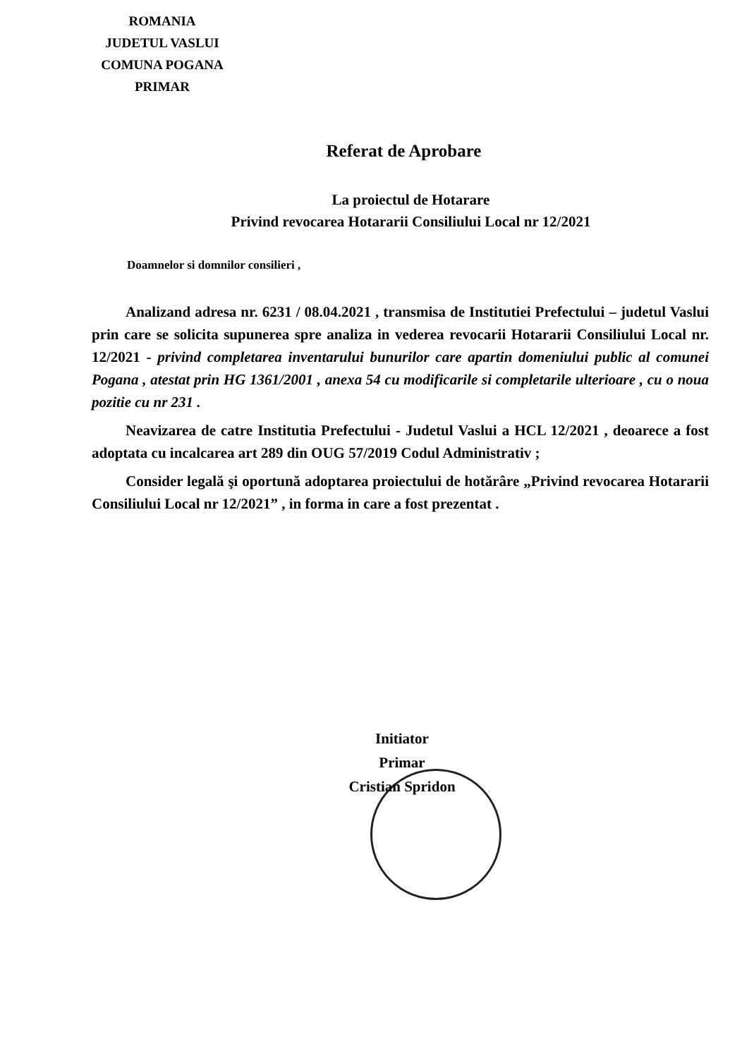ROMANIA
JUDETUL VASLUI
COMUNA POGANA
PRIMAR
Referat de Aprobare
La proiectul de Hotarare
Privind revocarea Hotararii Consiliului Local nr 12/2021
Doamnelor si domnilor consilieri ,
Analizand adresa nr. 6231 / 08.04.2021 , transmisa de Institutiei Prefectului – judetul Vaslui prin care se solicita supunerea spre analiza in vederea revocarii Hotararii Consiliului Local nr. 12/2021 - privind completarea inventarului bunurilor care apartin domeniului public al comunei Pogana , atestat prin HG 1361/2001 , anexa 54 cu modificarile si completarile ulterioare , cu o noua pozitie cu nr 231 .
Neavizarea de catre Institutia Prefectului - Judetul Vaslui a HCL 12/2021 , deoarece a fost adoptata cu incalcarea art 289 din OUG 57/2019 Codul Administrativ ;
Consider legală şi oportună adoptarea proiectului de hotărâre „Privind revocarea Hotararii Consiliului Local nr 12/2021” , in forma in care a fost prezentat .
Initiator
Primar
Cristian Spridon